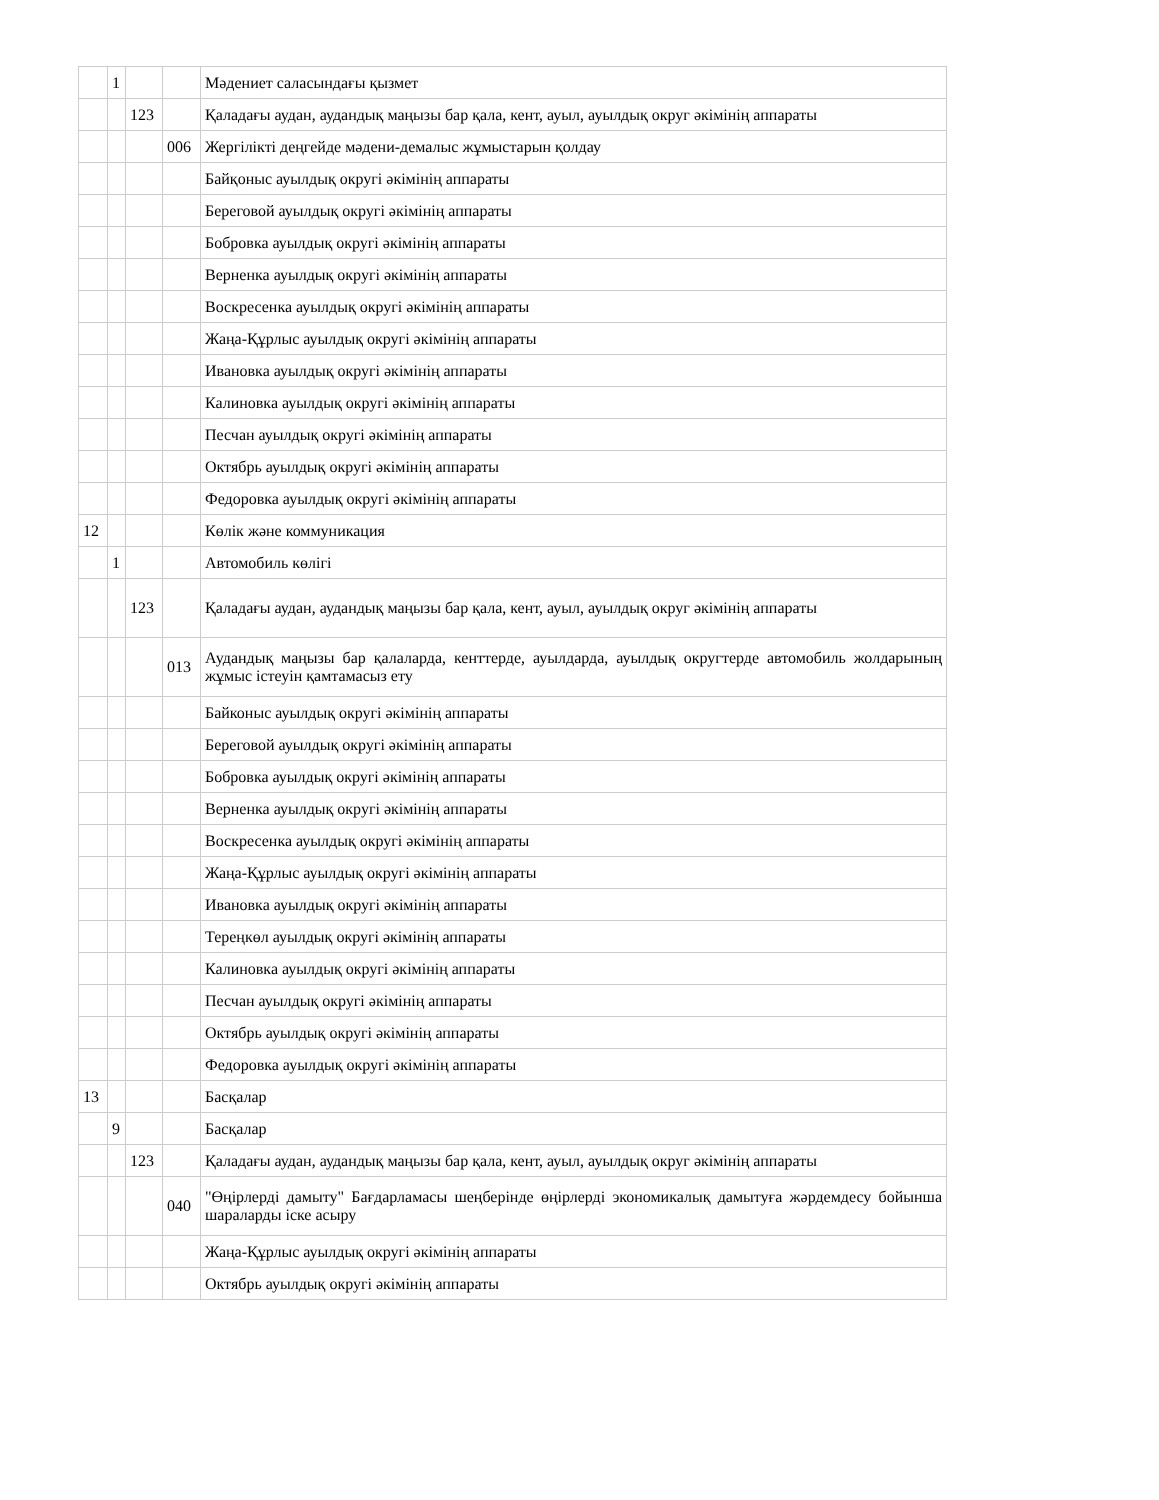| | 1 | | | Мәдениет саласындағы қызмет |
| | | 123 | | Қаладағы аудан, аудандық маңызы бар қала, кент, ауыл, ауылдық округ әкімінің аппараты |
| | | | 006 | Жергілікті деңгейде мәдени-демалыс жұмыстарын қолдау |
| | | | | Байқоныс ауылдық округі әкімінің аппараты |
| | | | | Береговой ауылдық округі әкімінің аппараты |
| | | | | Бобровка ауылдық округі әкімінің аппараты |
| | | | | Верненка ауылдық округі әкімінің аппараты |
| | | | | Воскресенка ауылдық округі әкімінің аппараты |
| | | | | Жаңа-Құрлыс ауылдық округі әкімінің аппараты |
| | | | | Ивановка ауылдық округі әкімінің аппараты |
| | | | | Калиновка ауылдық округі әкімінің аппараты |
| | | | | Песчан ауылдық округі әкімінің аппараты |
| | | | | Октябрь ауылдық округі әкімінің аппараты |
| | | | | Федоровка ауылдық округі әкімінің аппараты |
| 12 | | | | Көлік және коммуникация |
| | 1 | | | Автомобиль көлігі |
| | | 123 | | Қаладағы аудан, аудандық маңызы бар қала, кент, ауыл, ауылдық округ әкімінің аппараты |
| | | | 013 | Аудандық маңызы бар қалаларда, кенттерде, ауылдарда, ауылдық округтерде автомобиль жолдарының жұмыс істеуін қамтамасыз ету |
| | | | | Байконыс ауылдық округі әкімінің аппараты |
| | | | | Береговой ауылдық округі әкімінің аппараты |
| | | | | Бобровка ауылдық округі әкімінің аппараты |
| | | | | Верненка ауылдық округі әкімінің аппараты |
| | | | | Воскресенка ауылдық округі әкімінің аппараты |
| | | | | Жаңа-Құрлыс ауылдық округі әкімінің аппараты |
| | | | | Ивановка ауылдық округі әкімінің аппараты |
| | | | | Тереңкөл ауылдық округі әкімінің аппараты |
| | | | | Калиновка ауылдық округі әкімінің аппараты |
| | | | | Песчан ауылдық округі әкімінің аппараты |
| | | | | Октябрь ауылдық округі әкімінің аппараты |
| | | | | Федоровка ауылдық округі әкімінің аппараты |
| 13 | | | | Басқалар |
| | 9 | | | Басқалар |
| | | 123 | | Қаладағы аудан, аудандық маңызы бар қала, кент, ауыл, ауылдық округ әкімінің аппараты |
| | | | 040 | "Өңірлерді дамыту" Бағдарламасы шеңберінде өңірлерді экономикалық дамытуға жәрдемдесу бойынша шараларды іске асыру |
| | | | | Жаңа-Құрлыс ауылдық округі әкімінің аппараты |
| | | | | Октябрь ауылдық округі әкімінің аппараты |